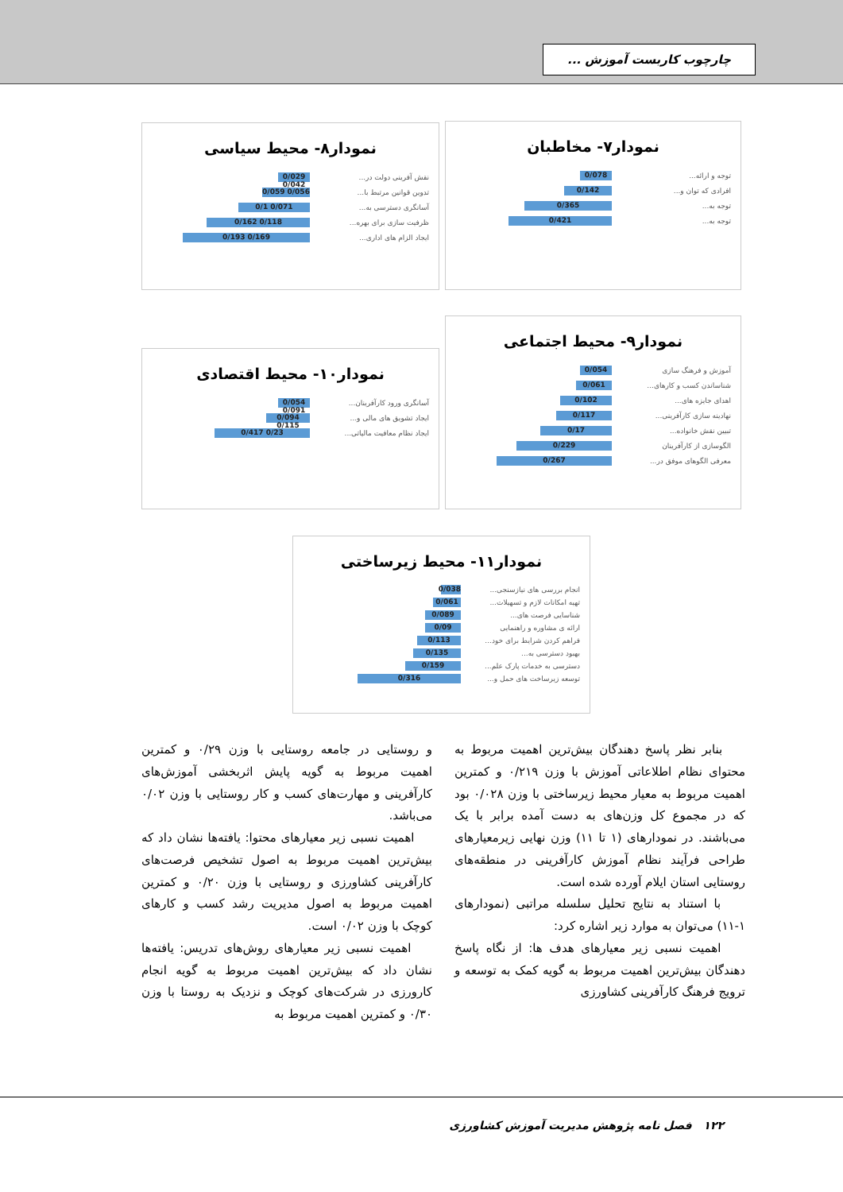چارچوب کاربست آموزش ...
نمودار۷- مخاطبان
توجه و ارائه... 0/078
افرادی که توان و... 0/142
توجه به... 0/365
توجه به... 0/421
نمودار۸- محیط سیاسی
نقش آفرینی دولت در... 0/029 0/042
تدوین قوانین مرتبط با... 0/056 0/059
آسانگری دسترسی به... 0/071 0/1
ظرفیت سازی برای بهره... 0/118 0/162
ایجاد الزام های اداری... 0/169 0/193
نمودار۹- محیط اجتماعی
آموزش و فرهنگ سازی 0/054
شناساندن کسب و کارهای... 0/061
اهدای جایزه های... 0/102
نهادینه سازی کارآفرینی... 0/117
تبیین نقش خانواده... 0/17
الگوسازی از کارآفرینان 0/229
معرفی الگوهای موفق در... 0/267
نمودار۱۰- محیط اقتصادی
آسانگری ورود کارآفرینان... 0/054 0/091
ایجاد تشویق های مالی و... 0/094 0/115
ایجاد نظام معافیت مالیاتی... 0/23 0/417
نمودار۱۱- محیط زیرساختی
انجام بررسی های نیازسنجی... 0/038
تهیه امکانات لازم و تسهیلات... 0/061
شناسایی فرصت های... 0/089
ارائه ی مشاوره و راهنمایی 0/09
فراهم کردن شرایط برای خود... 0/113
بهبود دسترسی به... 0/135
دسترسی به خدمات پارک علم... 0/159
توسعه زیرساخت های حمل و... 0/316
بنابر نظر پاسخ دهندگان بیش‌ترین اهمیت مربوط به محتوای نظام اطلاعاتی آموزش با وزن ۰/۲۱۹ و کمترین اهمیت مربوط به معیار محیط زیرساختی با وزن ۰/۰۲۸ بود که در مجموع کل وزن‌های به دست آمده برابر با یک می‌باشند. در نمودارهای (۱ تا ۱۱) وزن نهایی زیرمعیارهای طراحی فرآیند نظام آموزش کارآفرینی در منطقه‌های روستایی استان ایلام آورده شده است.
با استناد به نتایج تحلیل سلسله مراتبی (نمودارهای ۱-۱۱) می‌توان به موارد زیر اشاره کرد:
اهمیت نسبی زیر معیارهای هدف ها: از نگاه پاسخ دهندگان بیش‌ترین اهمیت مربوط به گویه کمک به توسعه و ترویج فرهنگ کارآفرینی کشاورزی
و روستایی در جامعه روستایی با وزن ۰/۲۹ و کمترین اهمیت مربوط به گویه پایش اثربخشی آموزش‌های کارآفرینی و مهارت‌های کسب و کار روستایی با وزن ۰/۰۲ می‌باشد.
اهمیت نسبی زیر معیارهای محتوا: یافته‌ها نشان داد که بیش‌ترین اهمیت مربوط به اصول تشخیص فرصت‌های کارآفرینی کشاورزی و روستایی با وزن ۰/۲۰ و کمترین اهمیت مربوط به اصول مدیریت رشد کسب و کارهای کوچک با وزن ۰/۰۲ است.
اهمیت نسبی زیر معیارهای روش‌های تدریس: یافته‌ها نشان داد که بیش‌ترین اهمیت مربوط به گویه انجام کارورزی در شرکت‌های کوچک و نزدیک به روستا با وزن ۰/۳۰ و کمترین اهمیت مربوط به
۱۲۲ فصل نامه پژوهش مدیریت آموزش کشاورزی